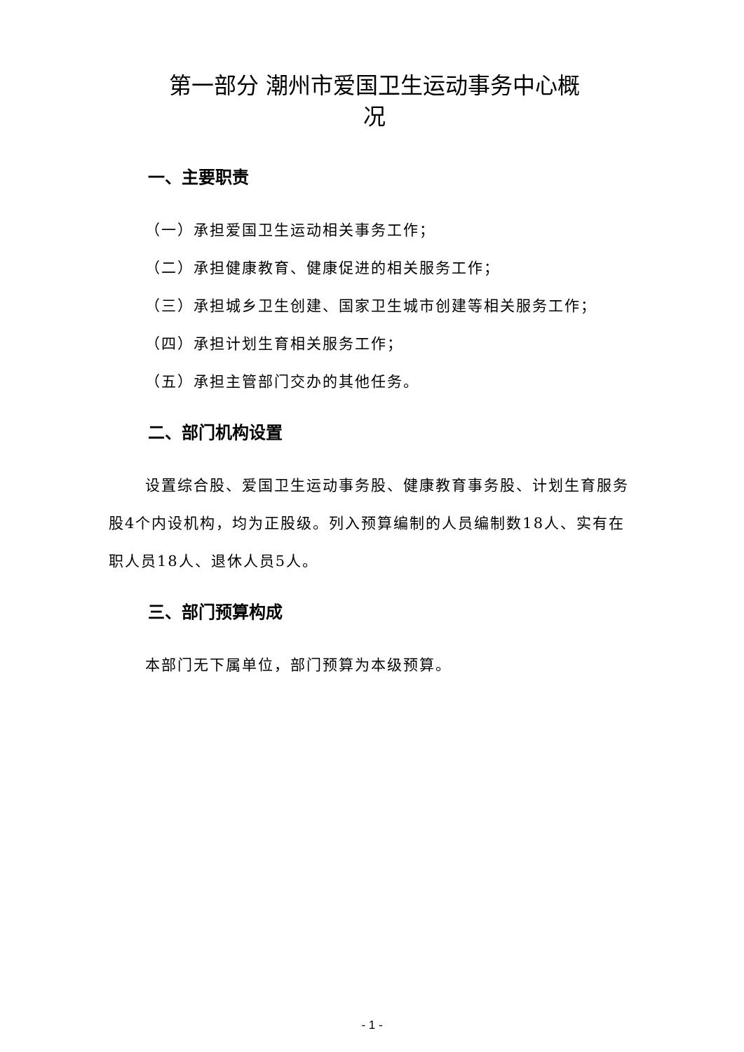第一部分 潮州市爱国卫生运动事务中心概
况
一、主要职责
（一）承担爱国卫生运动相关事务工作；
（二）承担健康教育、健康促进的相关服务工作；
（三）承担城乡卫生创建、国家卫生城市创建等相关服务工作；
（四）承担计划生育相关服务工作；
（五）承担主管部门交办的其他任务。
二、部门机构设置
设置综合股、爱国卫生运动事务股、健康教育事务股、计划生育服务股4个内设机构，均为正股级。列入预算编制的人员编制数18人、实有在职人员18人、退休人员5人。
三、部门预算构成
本部门无下属单位，部门预算为本级预算。
- 1 -